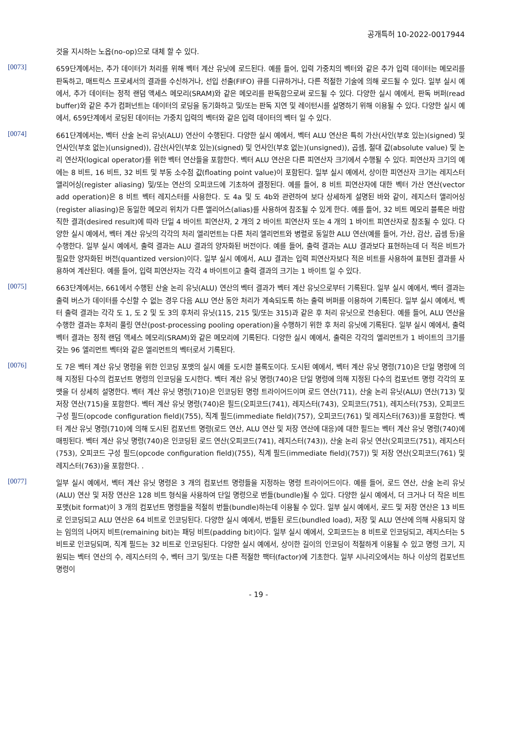공개특허 10-2022-0017944
것을 지시하는 노옵(no-op)으로 대체 할 수 있다.
[0073]
659단계에서는, 추가 데이터가 처리를 위해 벡터 계산 유닛에 로드된다. 예를 들어, 입력 가중치의 벡터와 같은 추가 입력 데이터는 메모리를 판독하고, 매트릭스 프로세서의 결과를 수신하거나, 선입 선출(FIFO) 큐를 디큐하거나, 다른 적절한 기술에 의해 로드될 수 있다. 일부 실시 예에서, 추가 데이터는 정적 랜덤 액세스 메모리(SRAM)와 같은 메모리를 판독함으로써 로드될 수 있다. 다양한 실시 예에서, 판독 버퍼(read buffer)와 같은 추가 컴퍼넌트는 데이터의 로딩을 동기화하고 및/또는 판독 지연 및 레이턴시를 설명하기 위해 이용될 수 있다. 다양한 실시 예에서, 659단계에서 로딩된 데이터는 가중치 입력의 벡터와 같은 입력 데이터의 벡터 일 수 있다.
[0074]
661단계에서는, 벡터 산술 논리 유닛(ALU) 연산이 수행된다. 다양한 실시 예에서, 벡터 ALU 연산은 특히 가산(사인(부호 있는)(signed) 및 언사인(부호 없는)(unsigned)), 감산(사인(부호 있는)(signed) 및 언사인(부호 없는)(unsigned)), 곱셈, 절대 값(absolute value) 및 논리 연산자(logical operator)를 위한 벡터 연산들을 포함한다. 벡터 ALU 연산은 다른 피연산자 크기에서 수행될 수 있다. 피연산자 크기의 예에는 8 비트, 16 비트, 32 비트 및 부동 소수점 값(floating point value)이 포함된다. 일부 실시 예에서, 상이한 피연산자 크기는 레지스터 앨리어싱(register aliasing) 및/또는 연산의 오피코드에 기초하여 결정된다. 예를 들어, 8 비트 피연산자에 대한 벡터 가산 연산(vector add operation)은 8 비트 벡터 레지스터를 사용한다. 도 4a 및 도 4b와 관련하여 보다 상세하게 설명된 바와 같이, 레지스터 앨리어싱(register aliasing)은 동일한 메모리 위치가 다른 앨리어스(alias)를 사용하여 참조될 수 있게 한다. 예를 들어, 32 비트 메모리 블록은 바람직한 결과(desired result)에 따라 단일 4 바이트 피연산자, 2 개의 2 바이트 피연산자 또는 4 개의 1 바이트 피연산자로 참조될 수 있다. 다양한 실시 예에서, 벡터 계산 유닛의 각각의 처리 엘리먼트는 다른 처리 엘리먼트와 병렬로 동일한 ALU 연산(예를 들어, 가산, 감산, 곱셈 등)을 수행한다. 일부 실시 예에서, 출력 결과는 ALU 결과의 양자화된 버전이다. 예를 들어, 출력 결과는 ALU 결과보다 표현하는데 더 적은 비트가 필요한 양자화된 버전(quantized version)이다. 일부 실시 예에서, ALU 결과는 입력 피연산자보다 적은 비트를 사용하여 표현된 결과를 사용하여 계산된다. 예를 들어, 입력 피연산자는 각각 4 바이트이고 출력 결과의 크기는 1 바이트 일 수 있다.
[0075]
663단계에서는, 661에서 수행된 산술 논리 유닛(ALU) 연산의 벡터 결과가 벡터 계산 유닛으로부터 기록된다. 일부 실시 예에서, 벡터 결과는 출력 버스가 데이터를 수신할 수 없는 경우 다음 ALU 연산 동안 처리가 계속되도록 하는 출력 버퍼를 이용하여 기록된다. 일부 실시 예에서, 벡터 출력 결과는 각각 도 1, 도 2 및 도 3의 후처리 유닛(115, 215 및/또는 315)과 같은 후 처리 유닛으로 전송된다. 예를 들어, ALU 연산을 수행한 결과는 후처리 풀링 연산(post-processing pooling operation)을 수행하기 위한 후 처리 유닛에 기록된다. 일부 실시 예에서, 출력 벡터 결과는 정적 랜덤 액세스 메모리(SRAM)와 같은 메모리에 기록된다. 다양한 실시 예에서, 출력은 각각의 엘리먼트가 1 바이트의 크기를 갖는 96 엘리먼트 벡터와 같은 엘리먼트의 벡터로서 기록된다.
[0076]
도 7은 벡터 계산 유닛 명령을 위한 인코딩 포맷의 실시 예를 도시한 블록도이다. 도시된 예에서, 벡터 계산 유닛 명령(710)은 단일 명령에 의해 지정된 다수의 컴포넌트 명령의 인코딩을 도시한다. 벡터 계산 유닛 명령(740)은 단일 명령에 의해 지정된 다수의 컴포넌트 명령 각각의 포맷을 더 상세히 설명한다. 벡터 계산 유닛 명령(710)은 인코딩된 명령 트라이어드이며 로드 연산(711), 산술 논리 유닛(ALU) 연산(713) 및 저장 연산(715)을 포함한다. 벡터 계산 유닛 명령(740)은 필드(오피코드(741), 레지스터(743), 오피코드(751), 레지스터(753), 오피코드 구성 필드(opcode configuration field)(755), 직계 필드(immediate field)(757), 오피코드(761) 및 레지스터(763))를 포함한다. 벡터 계산 유닛 명령(710)에 의해 도시된 컴포넌트 명령(로드 연산, ALU 연산 및 저장 연산에 대응)에 대한 필드는 벡터 계산 유닛 명령(740)에 매핑된다. 벡터 계산 유닛 명령(740)은 인코딩된 로드 연산(오피코드(741), 레지스터(743)), 산술 논리 유닛 연산(오피코드(751), 레지스터(753), 오피코드 구성 필드(opcode configuration field)(755), 직계 필드(immediate field)(757)) 및 저장 연산(오피코드(761) 및 레지스터(763))을 포함한다. .
[0077]
일부 실시 예에서, 벡터 계산 유닛 명령은 3 개의 컴포넌트 명령들을 지정하는 명령 트라이어드이다. 예를 들어, 로드 연산, 산술 논리 유닛(ALU) 연산 및 저장 연산은 128 비트 형식을 사용하여 단일 명령으로 번들(bundle)될 수 있다. 다양한 실시 예에서, 더 크거나 더 작은 비트 포맷(bit format)이 3 개의 컴포넌트 명령들을 적절히 번들(bundle)하는데 이용될 수 있다. 일부 실시 예에서, 로드 및 저장 연산은 13 비트로 인코딩되고 ALU 연산은 64 비트로 인코딩된다. 다양한 실시 예에서, 번들된 로드(bundled load), 저장 및 ALU 연산에 의해 사용되지 않는 임의의 나머지 비트(remaining bit)는 패딩 비트(padding bit)이다. 일부 실시 예에서, 오피코드는 8 비트로 인코딩되고, 레지스터는 5 비트로 인코딩되며, 직계 필드는 32 비트로 인코딩된다. 다양한 실시 예에서, 상이한 길이의 인코딩이 적절하게 이용될 수 있고 명령 크기, 지원되는 벡터 연산의 수, 레지스터의 수, 벡터 크기 및/또는 다른 적절한 팩터(factor)에 기초한다. 일부 시나리오에서는 하나 이상의 컴포넌트 명령이
- 19 -